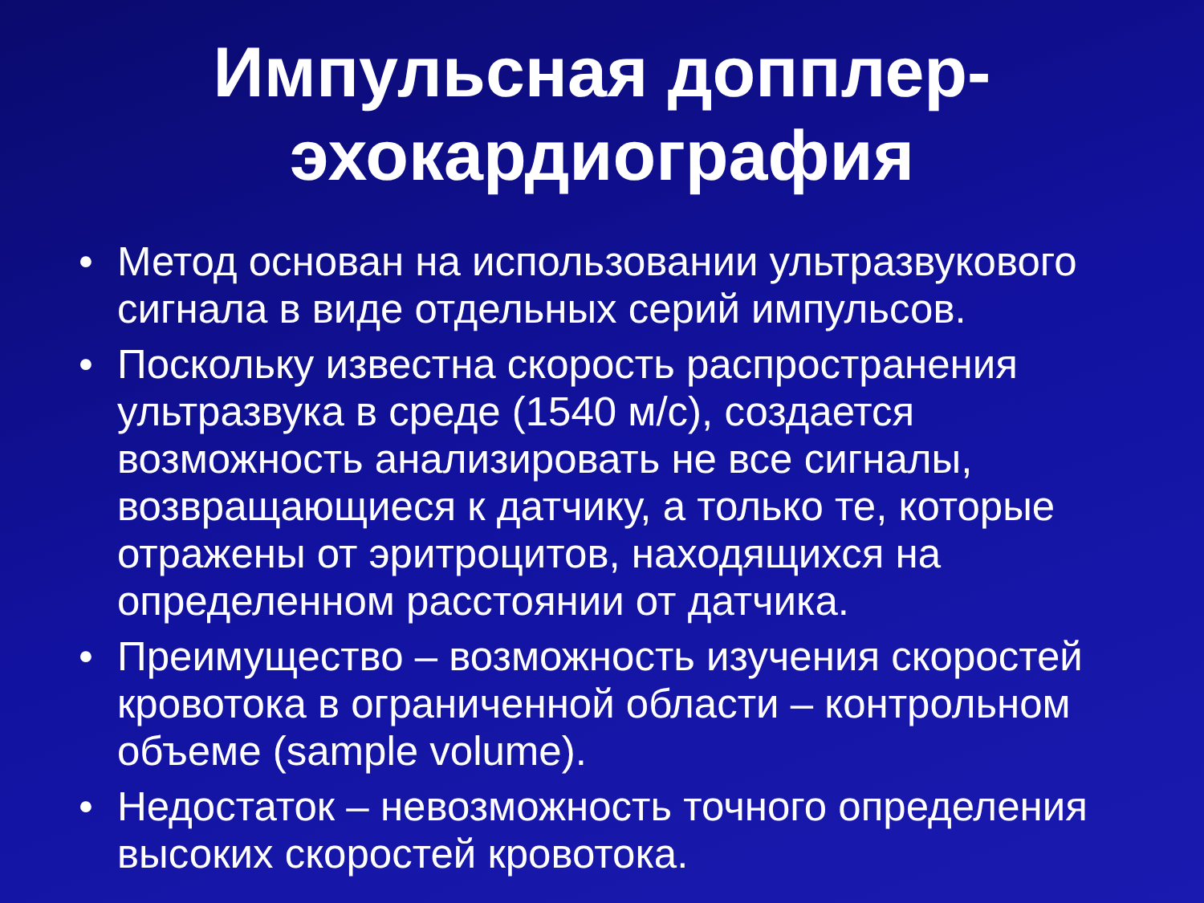Импульсная допплер-
эхокардиография
• Метод основан на использовании ультразвукового сигнала в виде отдельных серий импульсов.
• Поскольку известна скорость распространения ультразвука в среде (1540 м/с), создается возможность анализировать не все сигналы, возвращающиеся к датчику, а только те, которые отражены от эритроцитов, находящихся на определенном расстоянии от датчика.
• Преимущество – возможность изучения скоростей кровотока в ограниченной области – контрольном объеме (sample volume).
• Недостаток – невозможность точного определения высоких скоростей кровотока.